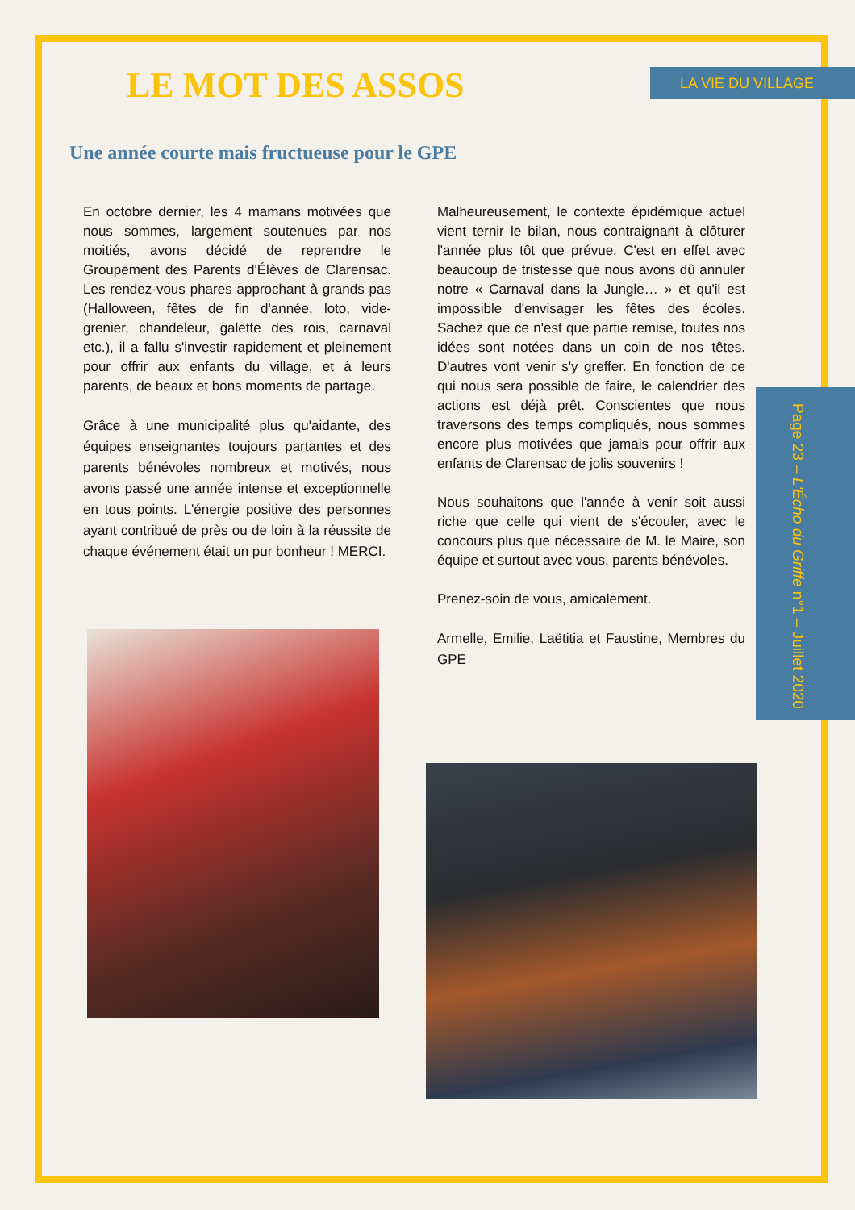LA VIE DU VILLAGE
Page 23 – L'Écho du Griffe n°1 – Juillet 2020
LE MOT DES ASSOS
Une année courte mais fructueuse pour le GPE
En octobre dernier, les 4 mamans motivées que nous sommes, largement soutenues par nos moitiés, avons décidé de reprendre le Groupement des Parents d'Élèves de Clarensac. Les rendez-vous phares approchant à grands pas (Halloween, fêtes de fin d'année, loto, vide-grenier, chandeleur, galette des rois, carnaval etc.), il a fallu s'investir rapidement et pleinement pour offrir aux enfants du village, et à leurs parents, de beaux et bons moments de partage.
Grâce à une municipalité plus qu'aidante, des équipes enseignantes toujours partantes et des parents bénévoles nombreux et motivés, nous avons passé une année intense et exceptionnelle en tous points. L'énergie positive des personnes ayant contribué de près ou de loin à la réussite de chaque événement était un pur bonheur ! MERCI.
Malheureusement, le contexte épidémique actuel vient ternir le bilan, nous contraignant à clôturer l'année plus tôt que prévue. C'est en effet avec beaucoup de tristesse que nous avons dû annuler notre « Carnaval dans la Jungle… » et qu'il est impossible d'envisager les fêtes des écoles. Sachez que ce n'est que partie remise, toutes nos idées sont notées dans un coin de nos têtes. D'autres vont venir s'y greffer. En fonction de ce qui nous sera possible de faire, le calendrier des actions est déjà prêt. Conscientes que nous traversons des temps compliqués, nous sommes encore plus motivées que jamais pour offrir aux enfants de Clarensac de jolis souvenirs !
Nous souhaitons que l'année à venir soit aussi riche que celle qui vient de s'écouler, avec le concours plus que nécessaire de M. le Maire, son équipe et surtout avec vous, parents bénévoles.
Prenez-soin de vous, amicalement.
Armelle, Emilie, Laëtitia et Faustine, Membres du GPE